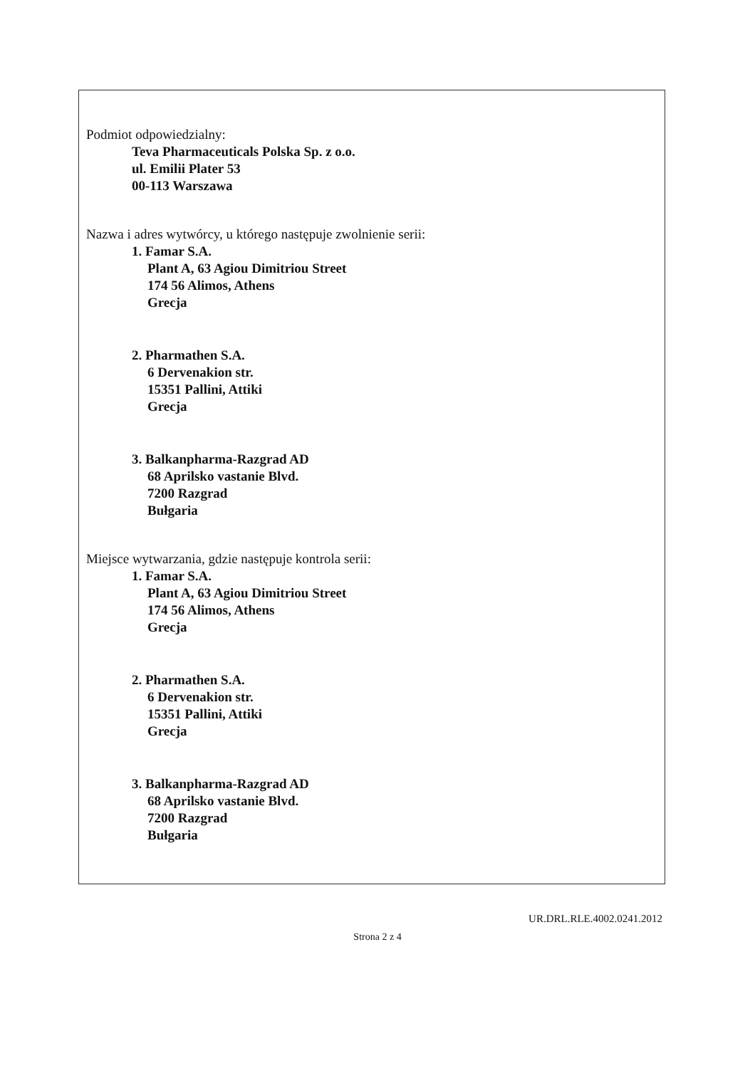Podmiot odpowiedzialny:
Teva Pharmaceuticals Polska Sp. z o.o.
ul. Emilii Plater 53
00-113 Warszawa
Nazwa i adres wytwórcy, u którego następuje zwolnienie serii:
1. Famar S.A.
Plant A, 63 Agiou Dimitriou Street
174 56 Alimos, Athens
Grecja
2. Pharmathen S.A.
6 Dervenakion str.
15351 Pallini, Attiki
Grecja
3. Balkanpharma-Razgrad AD
68 Aprilsko vastanie Blvd.
7200 Razgrad
Bułgaria
Miejsce wytwarzania, gdzie następuje kontrola serii:
1. Famar S.A.
Plant A, 63 Agiou Dimitriou Street
174 56 Alimos, Athens
Grecja
2. Pharmathen S.A.
6 Dervenakion str.
15351 Pallini, Attiki
Grecja
3. Balkanpharma-Razgrad AD
68 Aprilsko vastanie Blvd.
7200 Razgrad
Bułgaria
UR.DRL.RLE.4002.0241.2012
Strona 2 z 4